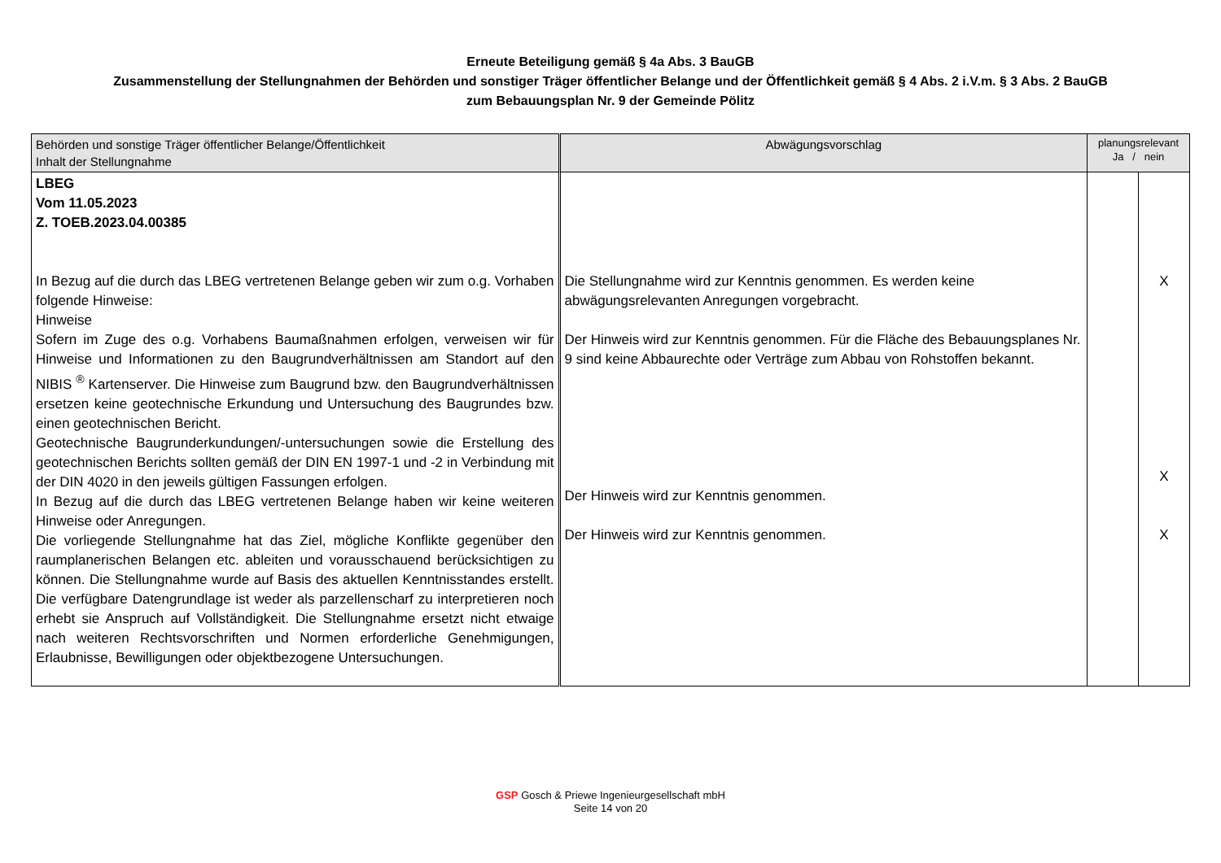Erneute Beteiligung gemäß § 4a Abs. 3 BauGB
Zusammenstellung der Stellungnahmen der Behörden und sonstiger Träger öffentlicher Belange und der Öffentlichkeit gemäß § 4 Abs. 2 i.V.m. § 3 Abs. 2 BauGB
zum Bebauungsplan Nr. 9 der Gemeinde Pölitz
| Behörden und sonstige Träger öffentlicher Belange/Öffentlichkeit Inhalt der Stellungnahme | Abwägungsvorschlag | planungsrelevant Ja / nein | |
| --- | --- | --- | --- |
| LBEG Vom 11.05.2023 Z. TOEB.2023.04.00385 In Bezug auf die durch das LBEG vertretenen Belange geben wir zum o.g. Vorhaben folgende Hinweise: Hinweise Sofern im Zuge des o.g. Vorhabens Baumaßnahmen erfolgen, verweisen wir für Hinweise und Informationen zu den Baugrundverhältnissen am Standort auf den NIBIS <sup>®</sup> Kartenserver. Die Hinweise zum Baugrund bzw. den Baugrundverhältnissen ersetzen keine geotechnische Erkundung und Untersuchung des Baugrundes bzw. einen geotechnischen Bericht. Geotechnische Baugrunderkundungen/-untersuchungen sowie die Erstellung des geotechnischen Berichts sollten gemäß der DIN EN 1997-1 und -2 in Verbindung mit der DIN 4020 in den jeweils gültigen Fassungen erfolgen. In Bezug auf die durch das LBEG vertretenen Belange haben wir keine weiteren Hinweise oder Anregungen. Die vorliegende Stellungnahme hat das Ziel, mögliche Konflikte gegenüber den raumplanerischen Belangen etc. ableiten und vorausschauend berücksichtigen zu können. Die Stellungnahme wurde auf Basis des aktuellen Kenntnisstandes erstellt. Die verfügbare Datengrundlage ist weder als parzellenscharf zu interpretieren noch erhebt sie Anspruch auf Vollständigkeit. Die Stellungnahme ersetzt nicht etwaige nach weiteren Rechtsvorschriften und Normen erforderliche Genehmigungen, Erlaubnisse, Bewilligungen oder objektbezogene Untersuchungen. | Die Stellungnahme wird zur Kenntnis genommen. Es werden keine abwägungsrelevanten Anregungen vorgebracht. Der Hinweis wird zur Kenntnis genommen. Für die Fläche des Bebauungsplanes Nr. 9 sind keine Abbaurechte oder Verträge zum Abbau von Rohstoffen bekannt. Der Hinweis wird zur Kenntnis genommen. Der Hinweis wird zur Kenntnis genommen. | | X X X |
GSP Gosch & Priewe Ingenieurgesellschaft mbH
Seite 14 von 20